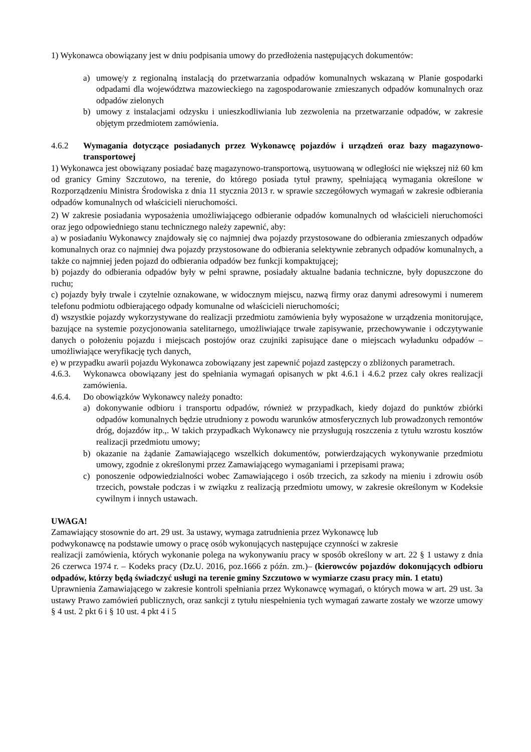1) Wykonawca obowiązany jest w dniu podpisania umowy do przedłożenia następujących dokumentów:
a) umowę/y z regionalną instalacją do przetwarzania odpadów komunalnych wskazaną w Planie gospodarki odpadami dla województwa mazowieckiego na zagospodarowanie zmieszanych odpadów komunalnych oraz odpadów zielonych
b) umowy z instalacjami odzysku i unieszkodliwiania lub zezwolenia na przetwarzanie odpadów, w zakresie objętym przedmiotem zamówienia.
4.6.2 Wymagania dotyczące posiadanych przez Wykonawcę pojazdów i urządzeń oraz bazy magazynowo-transportowej
1) Wykonawca jest obowiązany posiadać bazę magazynowo-transportową, usytuowaną w odległości nie większej niż 60 km od granicy Gminy Szczutowo, na terenie, do którego posiada tytuł prawny, spełniającą wymagania określone w Rozporządzeniu Ministra Środowiska z dnia 11 stycznia 2013 r. w sprawie szczegółowych wymagań w zakresie odbierania odpadów komunalnych od właścicieli nieruchomości.
2) W zakresie posiadania wyposażenia umożliwiającego odbieranie odpadów komunalnych od właścicieli nieruchomości oraz jego odpowiedniego stanu technicznego należy zapewnić, aby:
a) w posiadaniu Wykonawcy znajdowały się co najmniej dwa pojazdy przystosowane do odbierania zmieszanych odpadów komunalnych oraz co najmniej dwa pojazdy przystosowane do odbierania selektywnie zebranych odpadów komunalnych, a także co najmniej jeden pojazd do odbierania odpadów bez funkcji kompaktującej;
b) pojazdy do odbierania odpadów były w pełni sprawne, posiadały aktualne badania techniczne, były dopuszczone do ruchu;
c) pojazdy były trwale i czytelnie oznakowane, w widocznym miejscu, nazwą firmy oraz danymi adresowymi i numerem telefonu podmiotu odbierającego odpady komunalne od właścicieli nieruchomości;
d) wszystkie pojazdy wykorzystywane do realizacji przedmiotu zamówienia były wyposażone w urządzenia monitorujące, bazujące na systemie pozycjonowania satelitarnego, umożliwiające trwałe zapisywanie, przechowywanie i odczytywanie danych o położeniu pojazdu i miejscach postojów oraz czujniki zapisujące dane o miejscach wyładunku odpadów – umożliwiające weryfikację tych danych,
e) w przypadku awarii pojazdu Wykonawca zobowiązany jest zapewnić pojazd zastępczy o zbliżonych parametrach.
4.6.3. Wykonawca obowiązany jest do spełniania wymagań opisanych w pkt 4.6.1 i 4.6.2 przez cały okres realizacji zamówienia.
4.6.4. Do obowiązków Wykonawcy należy ponadto:
a) dokonywanie odbioru i transportu odpadów, również w przypadkach, kiedy dojazd do punktów zbiórki odpadów komunalnych będzie utrudniony z powodu warunków atmosferycznych lub prowadzonych remontów dróg, dojazdów itp.,. W takich przypadkach Wykonawcy nie przysługują roszczenia z tytułu wzrostu kosztów realizacji przedmiotu umowy;
b) okazanie na żądanie Zamawiającego wszelkich dokumentów, potwierdzających wykonywanie przedmiotu umowy, zgodnie z określonymi przez Zamawiającego wymaganiami i przepisami prawa;
c) ponoszenie odpowiedzialności wobec Zamawiającego i osób trzecich, za szkody na mieniu i zdrowiu osób trzecich, powstałe podczas i w związku z realizacją przedmiotu umowy, w zakresie określonym w Kodeksie cywilnym i innych ustawach.
UWAGA!
Zamawiający stosownie do art. 29 ust. 3a ustawy, wymaga zatrudnienia przez Wykonawcę lub
podwykonawcę na podstawie umowy o pracę osób wykonujących następujące czynności w zakresie
realizacji zamówienia, których wykonanie polega na wykonywaniu pracy w sposób określony w art. 22 § 1 ustawy z dnia 26 czerwca 1974 r. – Kodeks pracy (Dz.U. 2016, poz.1666 z późn. zm.)– (kierowców pojazdów dokonujących odbioru odpadów, którzy będą świadczyć usługi na terenie gminy Szczutowo w wymiarze czasu pracy min. 1 etatu)
Uprawnienia Zamawiającego w zakresie kontroli spełniania przez Wykonawcę wymagań, o których mowa w art. 29 ust. 3a ustawy Prawo zamówień publicznych, oraz sankcji z tytułu niespełnienia tych wymagań zawarte zostały we wzorze umowy § 4 ust. 2 pkt 6 i § 10 ust. 4 pkt 4 i 5